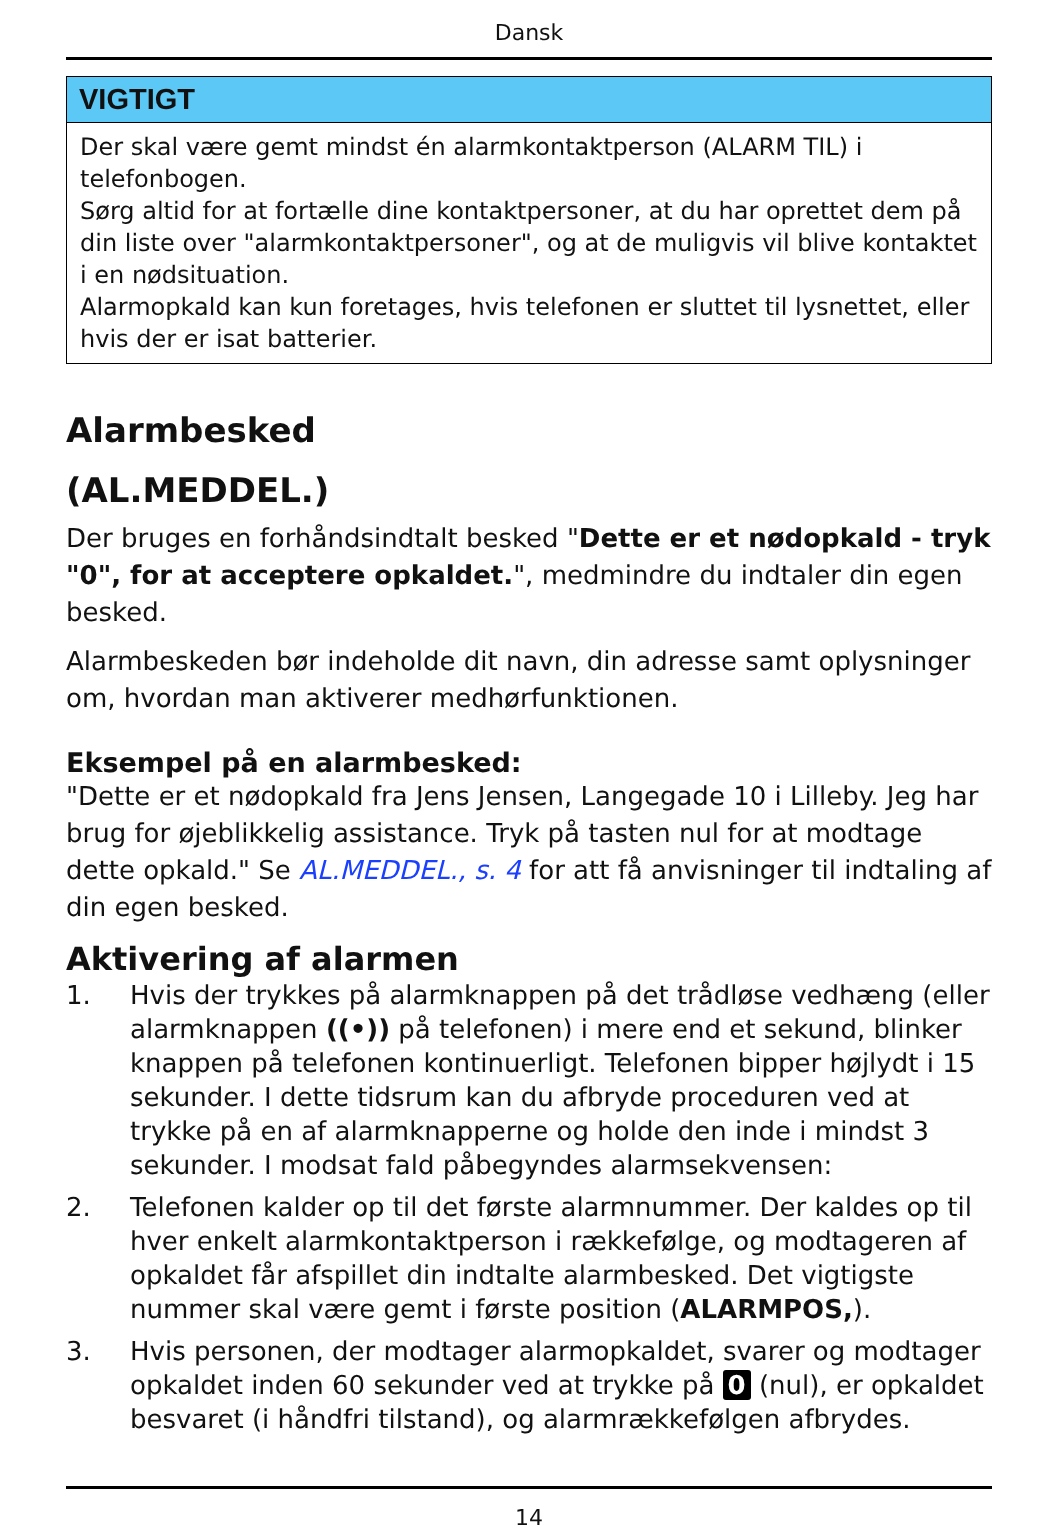Dansk
VIGTIGT
Der skal være gemt mindst én alarmkontaktperson (ALARM TIL) i telefonbogen.
Sørg altid for at fortælle dine kontaktpersoner, at du har oprettet dem på din liste over "alarmkontaktpersoner", og at de muligvis vil blive kontaktet i en nødsituation.
Alarmopkald kan kun foretages, hvis telefonen er sluttet til lysnettet, eller hvis der er isat batterier.
Alarmbesked
(AL.MEDDEL.)
Der bruges en forhåndsindtalt besked "Dette er et nødopkald - tryk "0", for at acceptere opkaldet.", medmindre du indtaler din egen besked.
Alarmbeskeden bør indeholde dit navn, din adresse samt oplysninger om, hvordan man aktiverer medhørfunktionen.
Eksempel på en alarmbesked:
"Dette er et nødopkald fra Jens Jensen, Langegade 10 i Lilleby. Jeg har brug for øjeblikkelig assistance. Tryk på tasten nul for at modtage dette opkald." Se AL.MEDDEL., s. 4 for att få anvisninger til indtaling af din egen besked.
Aktivering af alarmen
1. Hvis der trykkes på alarmknappen på det trådløse vedhæng (eller alarmknappen ((•)) på telefonen) i mere end et sekund, blinker knappen på telefonen kontinuerligt. Telefonen bipper højlydt i 15 sekunder. I dette tidsrum kan du afbryde proceduren ved at trykke på en af alarmknapperne og holde den inde i mindst 3 sekunder. I modsat fald påbegyndes alarmsekvensen:
2. Telefonen kalder op til det første alarmnummer. Der kaldes op til hver enkelt alarmkontaktperson i rækkefølge, og modtageren af opkaldet får afspillet din indtalte alarmbesked. Det vigtigste nummer skal være gemt i første position (ALARMPOS,).
3. Hvis personen, der modtager alarmopkaldet, svarer og modtager opkaldet inden 60 sekunder ved at trykke på 0 (nul), er opkaldet besvaret (i håndfri tilstand), og alarmrækkefølgen afbrydes.
14